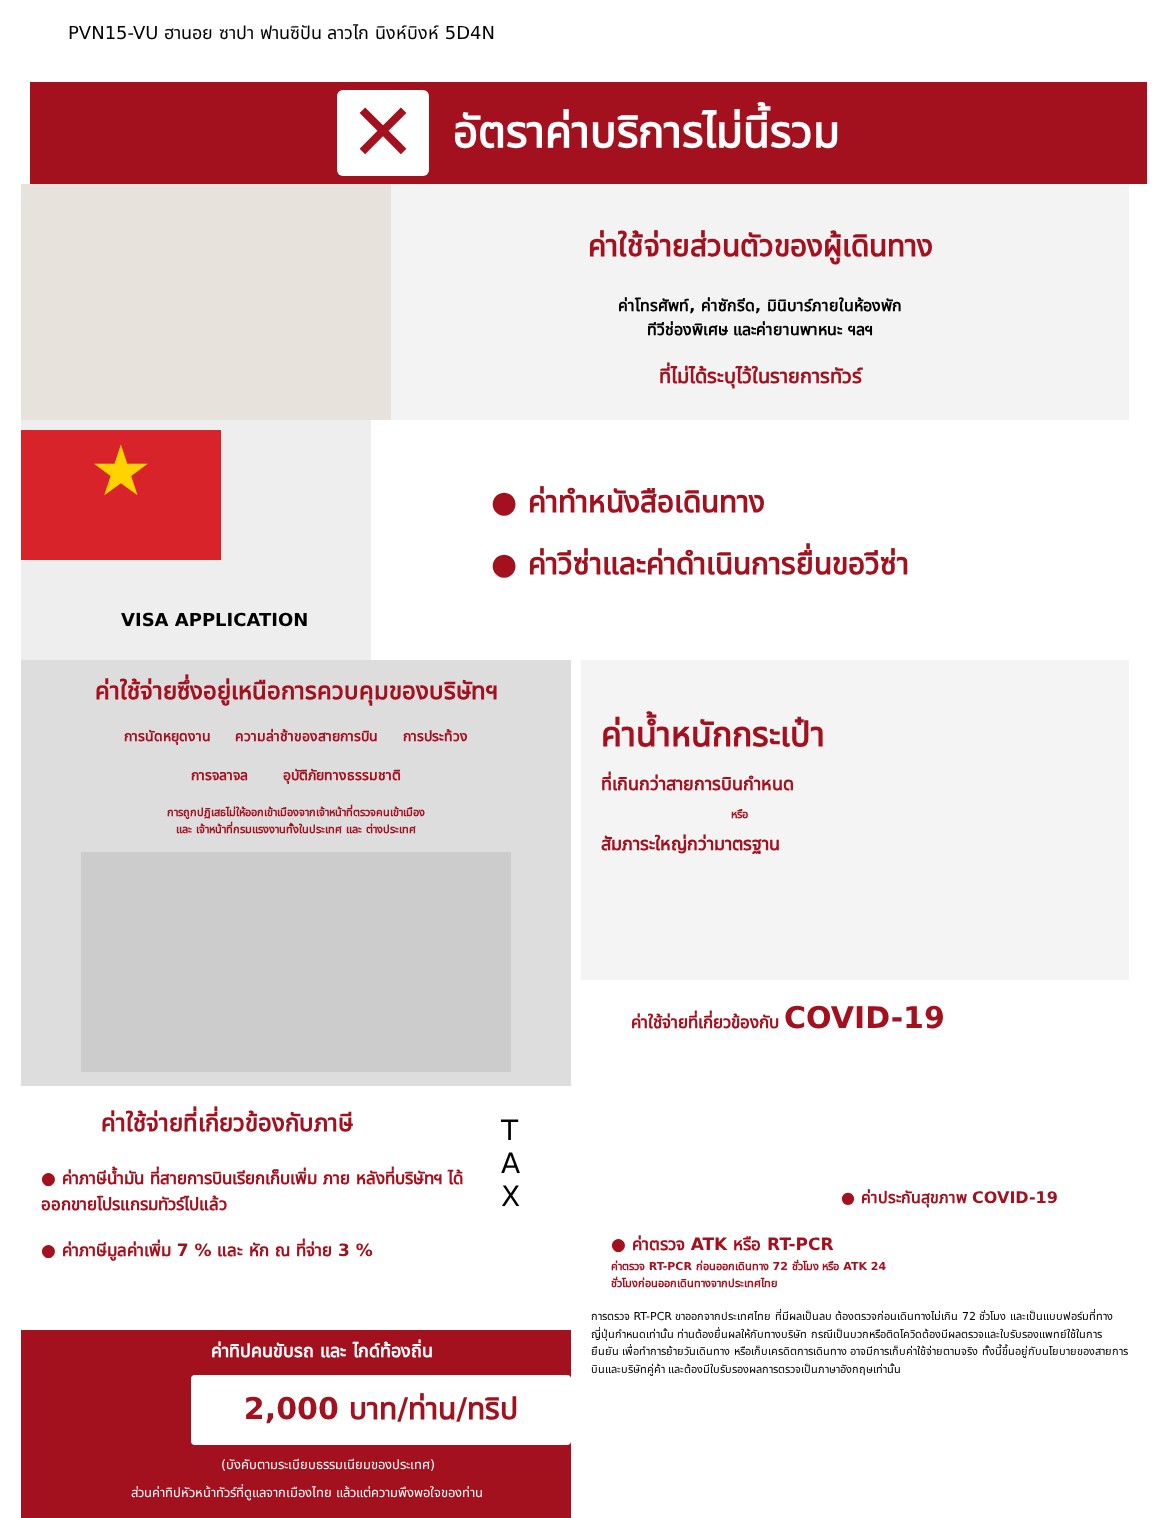PVN15-VU ฮานอย ซาปา ฟานซิปัน ลาวไก นิงห์บิงห์ 5D4N
✕
อัตราค่าบริการไม่นี้รวม
ค่าใช้จ่ายส่วนตัวของผู้เดินทาง
ค่าโทรศัพท์, ค่าซักรีด, มินิบาร์ภายในห้องพัก
ทีวีช่องพิเศษ และค่ายานพาหนะ ฯลฯ
ที่ไม่ได้ระบุไว้ในรายการทัวร์
★
VISA APPLICATION
● ค่าทำหนังสือเดินทาง
● ค่าวีซ่าและค่าดำเนินการยื่นขอวีซ่า
ค่าใช้จ่ายซึ่งอยู่เหนือการควบคุมของบริษัทฯ
การนัดหยุดงาน ความล่าช้าของสายการบิน การประท้วง
การจลาจล อุบัติภัยทางธรรมชาติ
การถูกปฏิเสธไม่ให้ออกเข้าเมืองจากเจ้าหน้าที่ตรวจคนเข้าเมือง
และ เจ้าหน้าที่กรมแรงงานทั้งในประเทศ และ ต่างประเทศ
ค่าใช้จ่ายที่เกี่ยวข้องกับภาษี
● ค่าภาษีน้ำมัน ที่สายการบินเรียกเก็บเพิ่ม ภาย หลังที่บริษัทฯ ได้ออกขายโปรแกรมทัวร์ไปแล้ว
● ค่าภาษีมูลค่าเพิ่ม 7 % และ หัก ณ ที่จ่าย 3 %
T
A
X
ค่าทิปคนขับรถ และ ไกด์ท้องถิ่น
2,000 บาท/ท่าน/ทริป
(บังคับตามระเบียบธรรมเนียมของประเทศ)
ส่วนค่าทิปหัวหน้าทัวร์ที่ดูแลจากเมืองไทย แล้วแต่ความพึงพอใจของท่าน
ค่าน้ำหนักกระเป๋า
ที่เกินกว่าสายการบินกำหนด
หรือ
สัมภาระใหญ่กว่ามาตรฐาน
ค่าใช้จ่ายที่เกี่ยวข้องกับ COVID-19
● ค่าประกันสุขภาพ COVID-19
● ค่าตรวจ ATK หรือ RT-PCR
ค่าตรวจ RT-PCR ก่อนออกเดินทาง 72 ชั่วโมง หรือ ATK 24
ชั่วโมงก่อนออกเดินทางจากประเทศไทย
การตรวจ RT-PCR ขาออกจากประเทศไทย ที่มีผลเป็นลบ ต้องตรวจก่อนเดินทางไม่เกิน 72 ชั่วโมง และเป็นแบบฟอร์มที่ทางญี่ปุ่นกำหนดเท่านั้น ท่านต้องยื่นผลให้กับทางบริษัท กรณีเป็นบวกหรือติดโควิดต้องมีผลตรวจและใบรับรองแพทย์ใช้ในการยืนยัน เพื่อทำการย้ายวันเดินทาง หรือเก็บเครดิตการเดินทาง อาจมีการเก็บค่าใช้จ่ายตามจริง ทั้งนี้ขึ้นอยู่กับนโยบายของสายการบินและบริษัทคู่ค้า และต้องมีใบรับรองผลการตรวจเป็นภาษาอังกฤษเท่านั้น